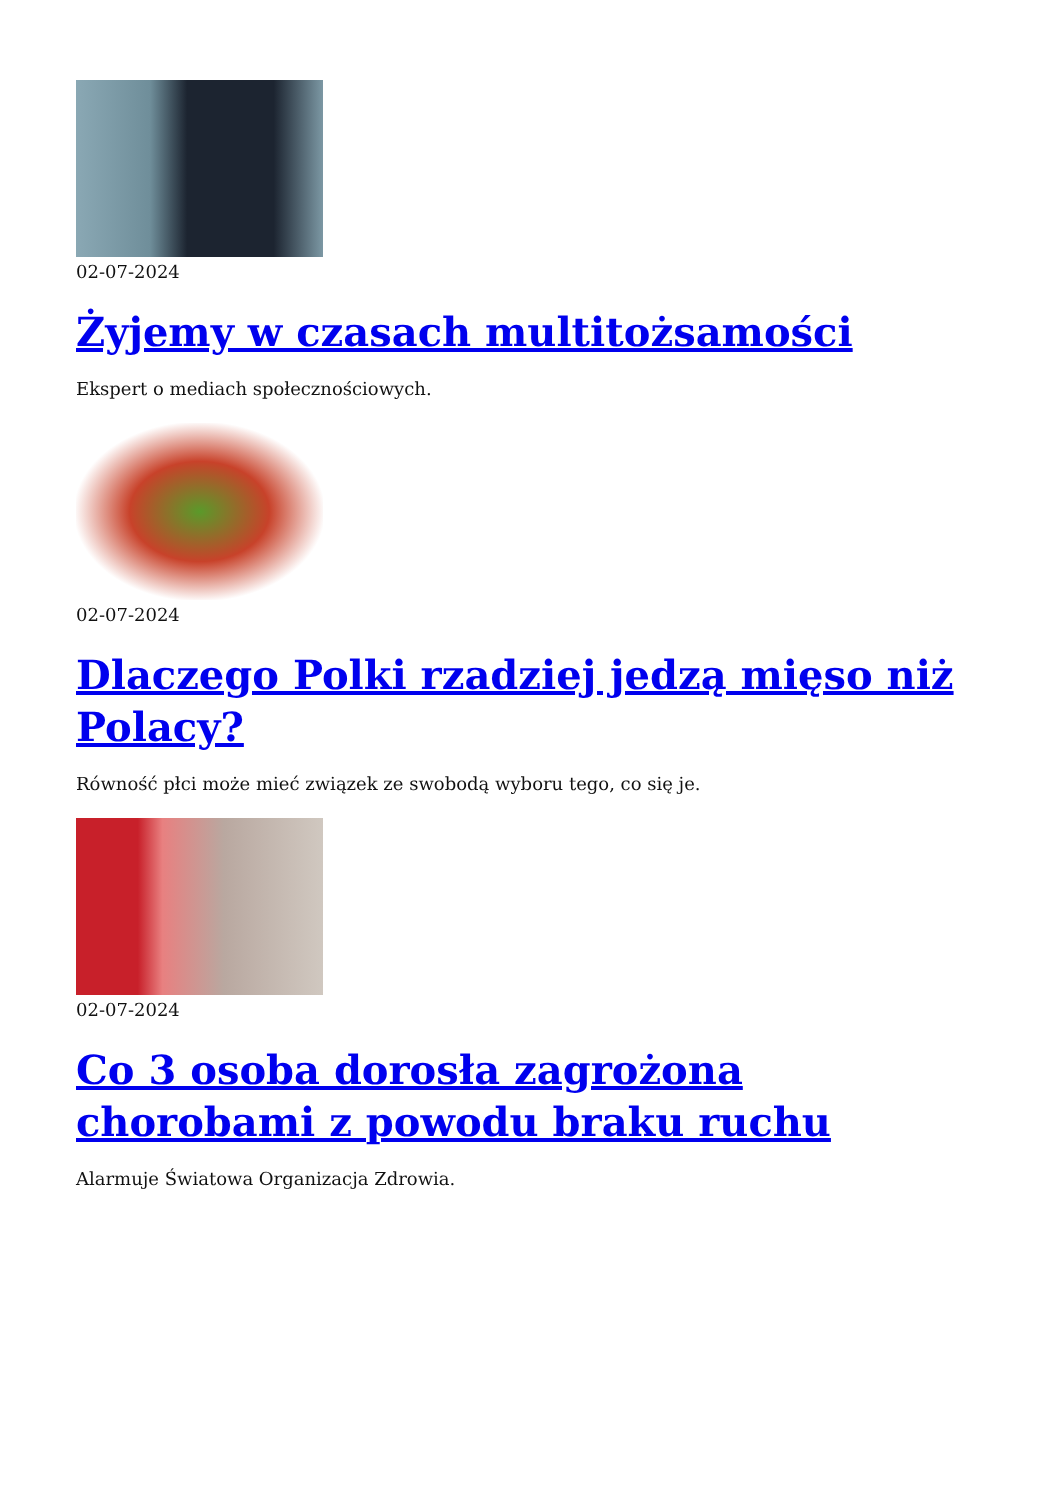02-07-2024
Żyjemy w czasach multitożsamości
Ekspert o mediach społecznościowych.
02-07-2024
Dlaczego Polki rzadziej jedzą mięso niż Polacy?
Równość płci może mieć związek ze swobodą wyboru tego, co się je.
02-07-2024
Co 3 osoba dorosła zagrożona chorobami z powodu braku ruchu
Alarmuje Światowa Organizacja Zdrowia.